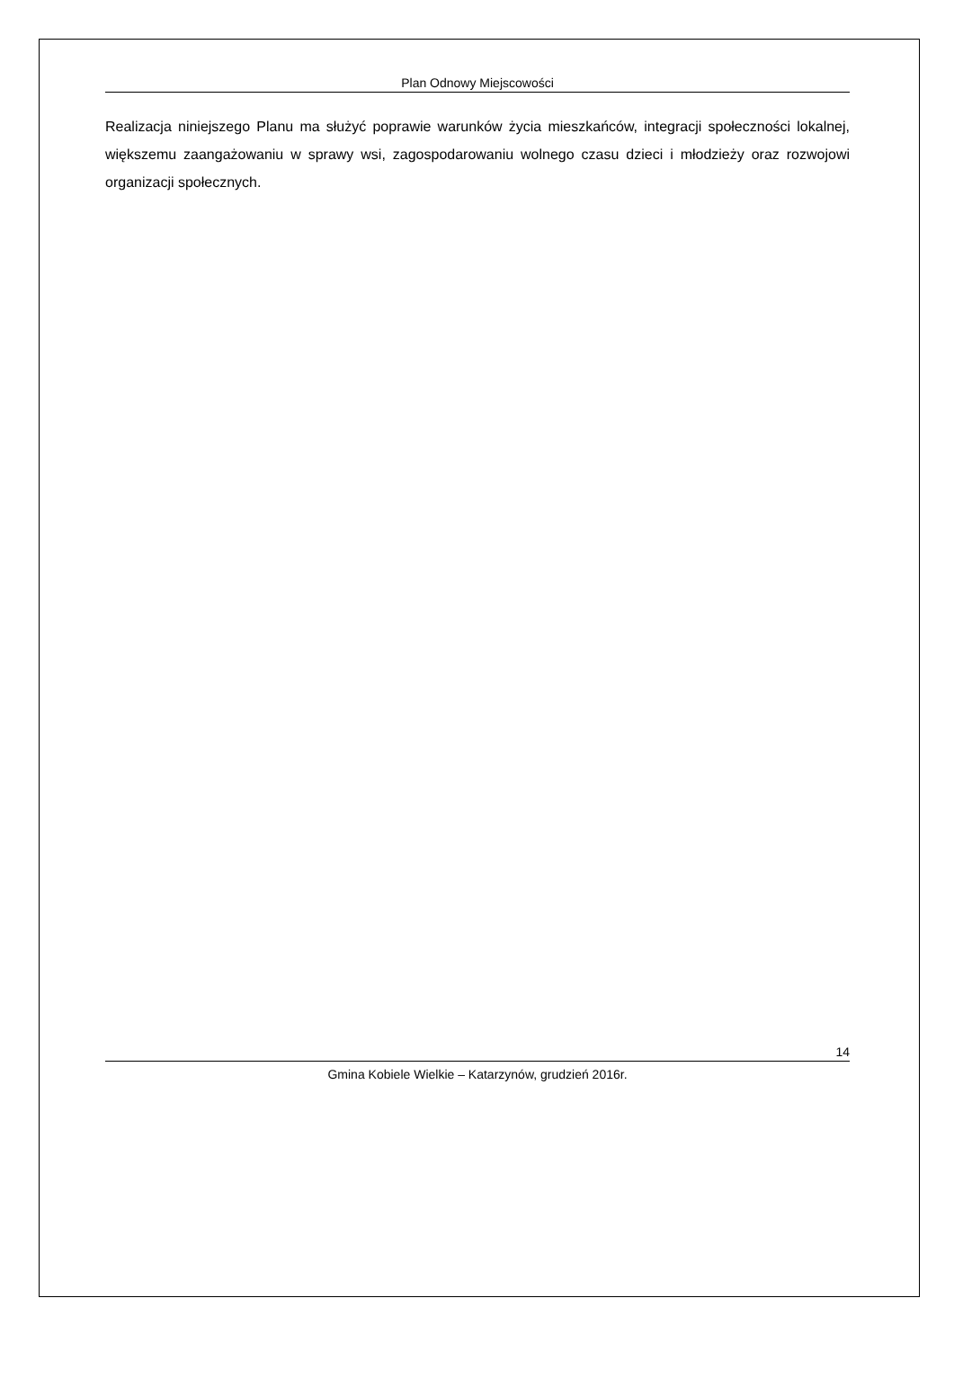Plan Odnowy Miejscowości
Realizacja niniejszego Planu ma służyć poprawie warunków życia mieszkańców, integracji społeczności lokalnej, większemu zaangażowaniu w sprawy wsi, zagospodarowaniu wolnego czasu dzieci i młodzieży oraz rozwojowi organizacji społecznych.
14
Gmina Kobiele Wielkie – Katarzynów, grudzień 2016r.